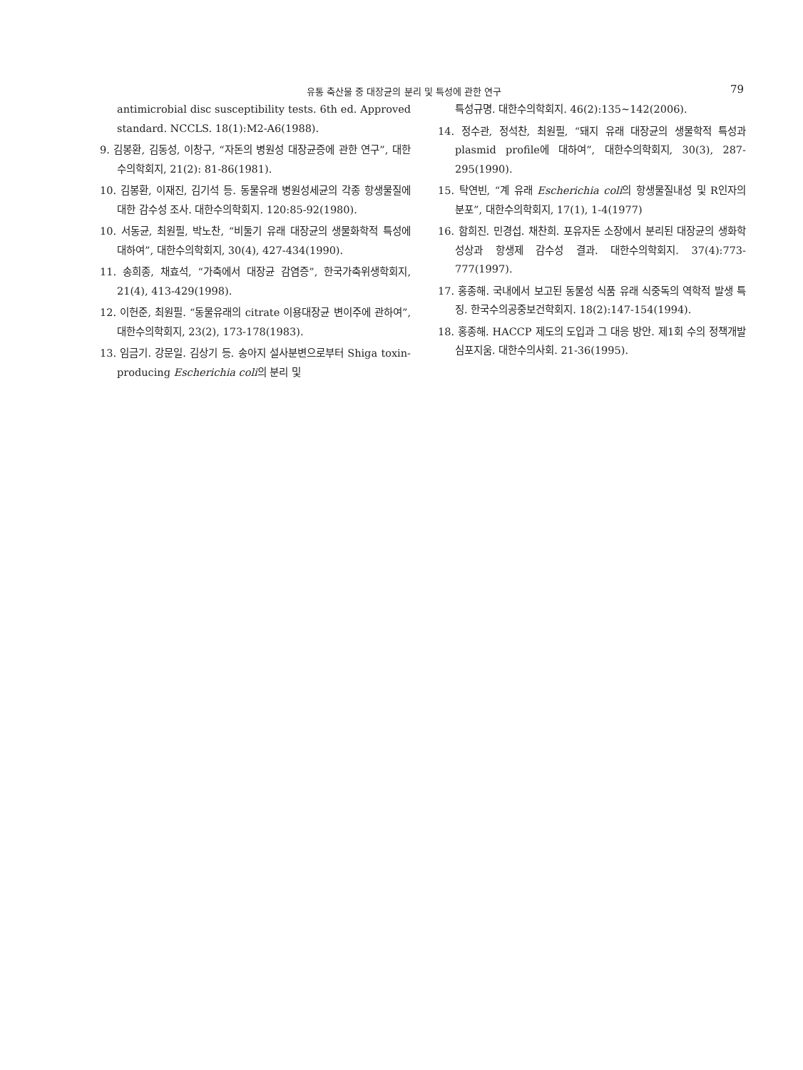유통 축산물 중 대장균의 분리 및 특성에 관한 연구 79
antimicrobial disc susceptibility tests. 6th ed. Approved standard. NCCLS. 18(1):M2-A6(1988).
9. 김봉환, 김동성, 이창구, “자돈의 병원성 대장균증에 관한 연구”, 대한수의학회지, 21(2): 81-86(1981).
10. 김봉환, 이재진, 김기석 등. 동물유래 병원성세균의 각종 항생물질에 대한 감수성 조사. 대한수의학회지. 120:85-92(1980).
10. 서동균, 최원필, 박노찬, “비둘기 유래 대장균의 생물화학적 특성에 대하여”, 대한수의학회지, 30(4), 427-434(1990).
11. 송희종, 채효석, “가축에서 대장균 감염증”, 한국가축위생학회지, 21(4), 413-429(1998).
12. 이헌준, 최원필. “동물유래의 citrate 이용대장균 변이주에 관하여”, 대한수의학회지, 23(2), 173-178(1983).
13. 임금기. 강문일. 김상기 등. 송아지 설사분변으로부터 Shiga toxin-producing Escherichia coli의 분리 및
특성규명. 대한수의학회지. 46(2):135∼142(2006).
14. 정수관, 정석찬, 최원필, “돼지 유래 대장균의 생물학적 특성과 plasmid profile에 대하여”, 대한수의학회지, 30(3), 287-295(1990).
15. 탁연빈, “계 유래 Escherichia coli의 항생물질내성 및 R인자의 분포”, 대한수의학회지, 17(1), 1-4(1977)
16. 함희진. 민경섭. 채찬희. 포유자돈 소장에서 분리된 대장균의 생화학 성상과 항생제 감수성 결과. 대한수의학회지. 37(4):773-777(1997).
17. 홍종해. 국내에서 보고된 동물성 식품 유래 식중독의 역학적 발생 특징. 한국수의공중보건학회지. 18(2):147-154(1994).
18. 홍종해. HACCP 제도의 도입과 그 대응 방안. 제1회 수의 정책개발 심포지움. 대한수의사회. 21-36(1995).